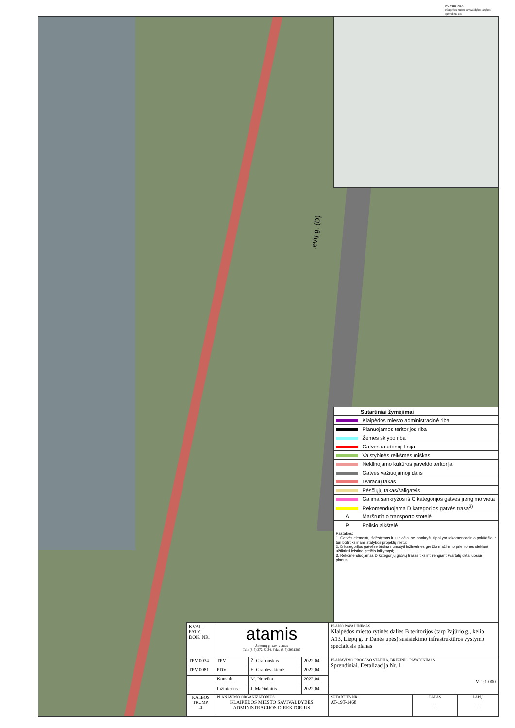PATVIRTINTA
Klaipėdos miesto savivaldybės tarybos
sprendimu Nr.
Ievų g. (D)
| Sutartiniai žymėjimai | |
| | Klaipėdos miesto administracinė riba |
| | Planuojamos teritorijos riba |
| | Žemės sklypo riba |
| | Gatvės raudonoji linija |
| | Valstybinės reikšmės miškas |
| | Nekilnojamo kultūros paveldo teritorija |
| | Gatvės važiuojamoji dalis |
| | Dviračių takas |
| | Pėsčiųjų takas/šaligatvis |
| | Galima sankryžos iš C kategorijos gatvės įrengimo vieta |
| | Rekomenduojama D kategorijos gatvės trasa<sup>3)</sup> |
| A | Maršrutinio transporto stotelė |
| P | Poilsio aikštelė |
Pastabos:
1. Gatvės elementų išdėstymas ir jų pločiai bei sankryžų tipai yra rekomendacinio pobūdžio ir turi būti tikslinami statybos projektų metu;
2. D kategorijos gatvėse būtina numatyti inžinerines greičio mažinimo priemones siekiant užtikrinti leistino greičio laikymąsi;
3. Rekomenduojamas D kategorijų gatvių trasas tikslinti rengiant kvartalų detaliuosius planus;
| KVAL. PATV. DOK. NR. | atamis Žirmūnų g. 139, Vilnius Tel.: (8-5) 272 83 34, Faks. (8-5) 2031280 | | | | PLANO PAVADINIMAS Klaipėdos miesto rytinės dalies B teritorijos (tarp Pajūrio g., kelio A13, Liepų g. ir Danės upės) susisiekimo infrastruktūros vystymo specialusis planas | | |
| TPV 0034 | TPV | Ž. Grabauskas | | 2022.04 | PLANAVIMO PROCESO STADIJA, BRĖŽINIO PAVADINIMAS Sprendiniai. Detalizacija Nr. 1 M 1:1 000 | | |
| TPV 0081 | PDV | E. Grablevskienė | | 2022.04 | | | |
| | Konsult. | M. Noreika | | 2022.04 | | | |
| | Inžinierius | J. Mačiulaitis | | 2022.04 | | | |
| KALBOS TRUMP. LT | PLANAVIMO ORGANIZATORIUS: KLAIPĖDOS MIESTO SAVIVALDYBĖS ADMINISTRACIJOS DIREKTORIUS | | | | SUTARTIES NR. AT-19T-1468 | LAPAS 1 | LAPŲ 1 |